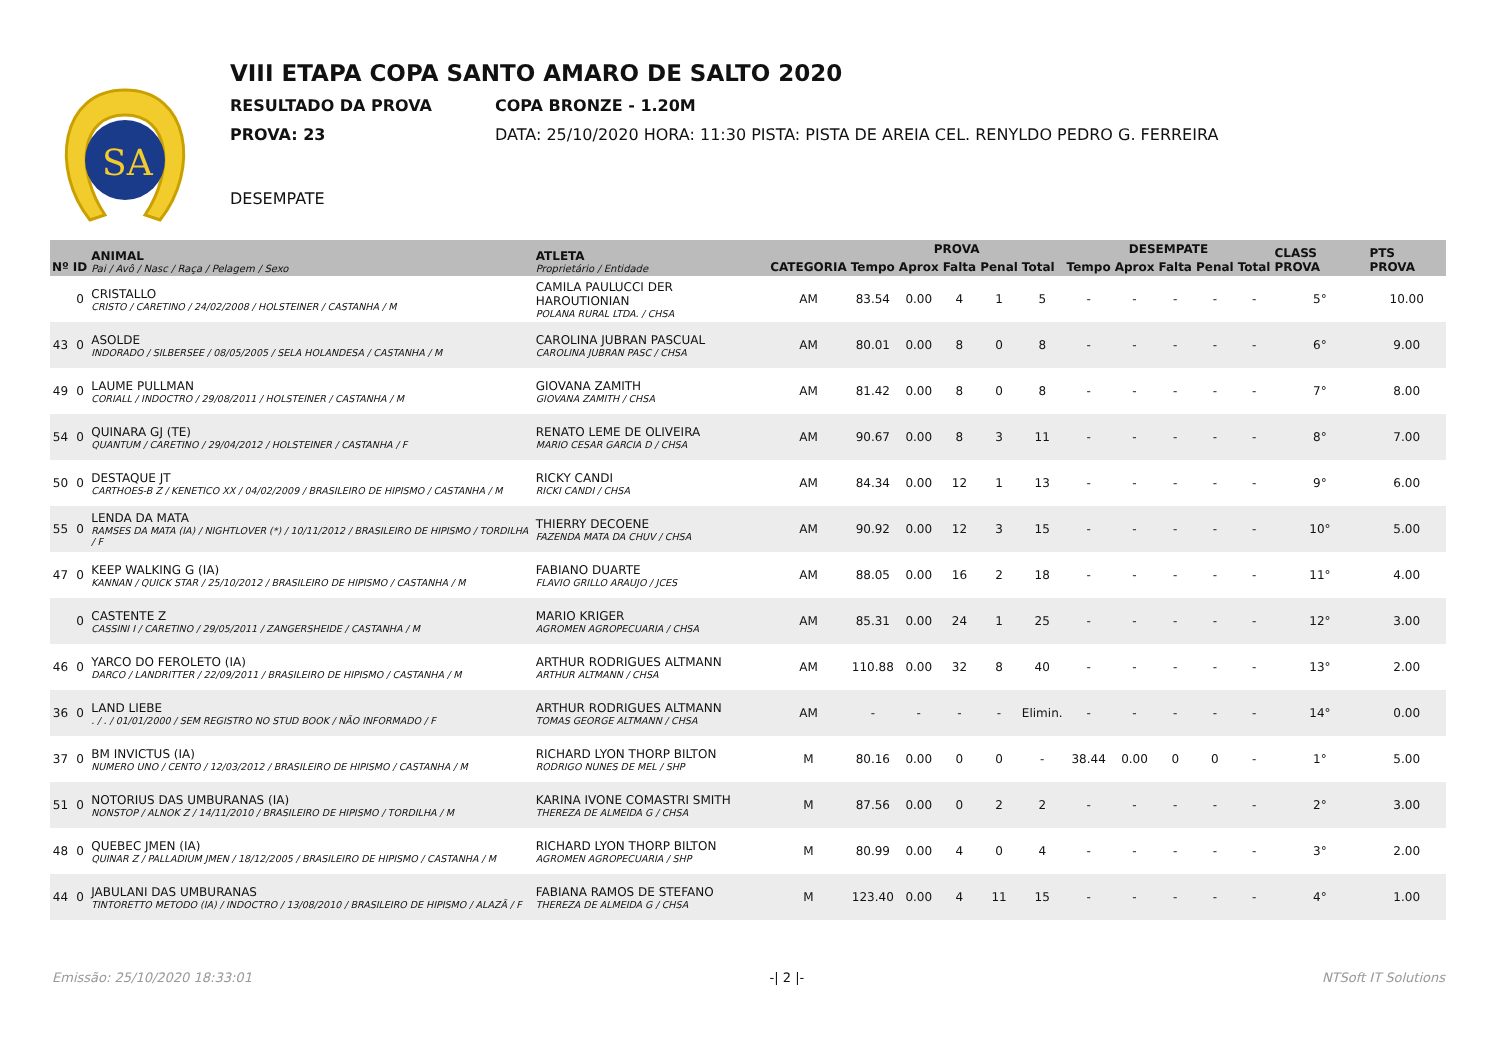SA
VIII ETAPA COPA SANTO AMARO DE SALTO 2020
RESULTADO DA PROVA COPA BRONZE - 1.20M
PROVA: 23 DATA: 25/10/2020 HORA: 11:30 PISTA: PISTA DE AREIA CEL. RENYLDO PEDRO G. FERREIRA
DESEMPATE
| Nº | ID | ANIMAL Pai / Avô / Nasc / Raça / Pelagem / Sexo | ATLETA Proprietário / Entidade | CATEGORIA | PROVA | | | | | DESEMPATE | | | | | CLASS PROVA | PTS PROVA |
| --- | --- | --- | --- | --- | --- | --- | --- | --- | --- | --- | --- | --- | --- | --- | --- | --- |
| | | | | | Tempo | Aprox | Falta | Penal | Total | Tempo | Aprox | Falta | Penal | Total | | |
| | 0 | CRISTALLO CRISTO / CARETINO / 24/02/2008 / HOLSTEINER / CASTANHA / M | CAMILA PAULUCCI DER HAROUTIONIAN POLANA RURAL LTDA. / CHSA | AM | 83.54 | 0.00 | 4 | 1 | 5 | - | - | - | - | - | 5° | 10.00 |
| 43 | 0 | ASOLDE INDORADO / SILBERSEE / 08/05/2005 / SELA HOLANDESA / CASTANHA / M | CAROLINA JUBRAN PASCUAL CAROLINA JUBRAN PASC / CHSA | AM | 80.01 | 0.00 | 8 | 0 | 8 | - | - | - | - | - | 6° | 9.00 |
| 49 | 0 | LAUME PULLMAN CORIALL / INDOCTRO / 29/08/2011 / HOLSTEINER / CASTANHA / M | GIOVANA ZAMITH GIOVANA ZAMITH / CHSA | AM | 81.42 | 0.00 | 8 | 0 | 8 | - | - | - | - | - | 7° | 8.00 |
| 54 | 0 | QUINARA GJ (TE) QUANTUM / CARETINO / 29/04/2012 / HOLSTEINER / CASTANHA / F | RENATO LEME DE OLIVEIRA MARIO CESAR GARCIA D / CHSA | AM | 90.67 | 0.00 | 8 | 3 | 11 | - | - | - | - | - | 8° | 7.00 |
| 50 | 0 | DESTAQUE JT CARTHOES-B Z / KENETICO XX / 04/02/2009 / BRASILEIRO DE HIPISMO / CASTANHA / M | RICKY CANDI RICKI CANDI / CHSA | AM | 84.34 | 0.00 | 12 | 1 | 13 | - | - | - | - | - | 9° | 6.00 |
| 55 | 0 | LENDA DA MATA RAMSES DA MATA (IA) / NIGHTLOVER (*) / 10/11/2012 / BRASILEIRO DE HIPISMO / TORDILHA / F | THIERRY DECOENE FAZENDA MATA DA CHUV / CHSA | AM | 90.92 | 0.00 | 12 | 3 | 15 | - | - | - | - | - | 10° | 5.00 |
| 47 | 0 | KEEP WALKING G (IA) KANNAN / QUICK STAR / 25/10/2012 / BRASILEIRO DE HIPISMO / CASTANHA / M | FABIANO DUARTE FLAVIO GRILLO ARAUJO / JCES | AM | 88.05 | 0.00 | 16 | 2 | 18 | - | - | - | - | - | 11° | 4.00 |
| | 0 | CASTENTE Z CASSINI I / CARETINO / 29/05/2011 / ZANGERSHEIDE / CASTANHA / M | MARIO KRIGER AGROMEN AGROPECUARIA / CHSA | AM | 85.31 | 0.00 | 24 | 1 | 25 | - | - | - | - | - | 12° | 3.00 |
| 46 | 0 | YARCO DO FEROLETO (IA) DARCO / LANDRITTER / 22/09/2011 / BRASILEIRO DE HIPISMO / CASTANHA / M | ARTHUR RODRIGUES ALTMANN ARTHUR ALTMANN / CHSA | AM | 110.88 | 0.00 | 32 | 8 | 40 | - | - | - | - | - | 13° | 2.00 |
| 36 | 0 | LAND LIEBE . / . / 01/01/2000 / SEM REGISTRO NO STUD BOOK / NÃO INFORMADO / F | ARTHUR RODRIGUES ALTMANN TOMAS GEORGE ALTMANN / CHSA | AM | - | - | - | - | Elimin. | - | - | - | - | - | 14° | 0.00 |
| 37 | 0 | BM INVICTUS (IA) NUMERO UNO / CENTO / 12/03/2012 / BRASILEIRO DE HIPISMO / CASTANHA / M | RICHARD LYON THORP BILTON RODRIGO NUNES DE MEL / SHP | M | 80.16 | 0.00 | 0 | 0 | - | 38.44 | 0.00 | 0 | 0 | - | 1° | 5.00 |
| 51 | 0 | NOTORIUS DAS UMBURANAS (IA) NONSTOP / ALNOK Z / 14/11/2010 / BRASILEIRO DE HIPISMO / TORDILHA / M | KARINA IVONE COMASTRI SMITH THEREZA DE ALMEIDA G / CHSA | M | 87.56 | 0.00 | 0 | 2 | 2 | - | - | - | - | - | 2° | 3.00 |
| 48 | 0 | QUEBEC JMEN (IA) QUINAR Z / PALLADIUM JMEN / 18/12/2005 / BRASILEIRO DE HIPISMO / CASTANHA / M | RICHARD LYON THORP BILTON AGROMEN AGROPECUARIA / SHP | M | 80.99 | 0.00 | 4 | 0 | 4 | - | - | - | - | - | 3° | 2.00 |
| 44 | 0 | JABULANI DAS UMBURANAS TINTORETTO METODO (IA) / INDOCTRO / 13/08/2010 / BRASILEIRO DE HIPISMO / ALAZÃ / F | FABIANA RAMOS DE STEFANO THEREZA DE ALMEIDA G / CHSA | M | 123.40 | 0.00 | 4 | 11 | 15 | - | - | - | - | - | 4° | 1.00 |
Emissão: 25/10/2020 18:33:01 -| 2 |- NTSoft IT Solutions